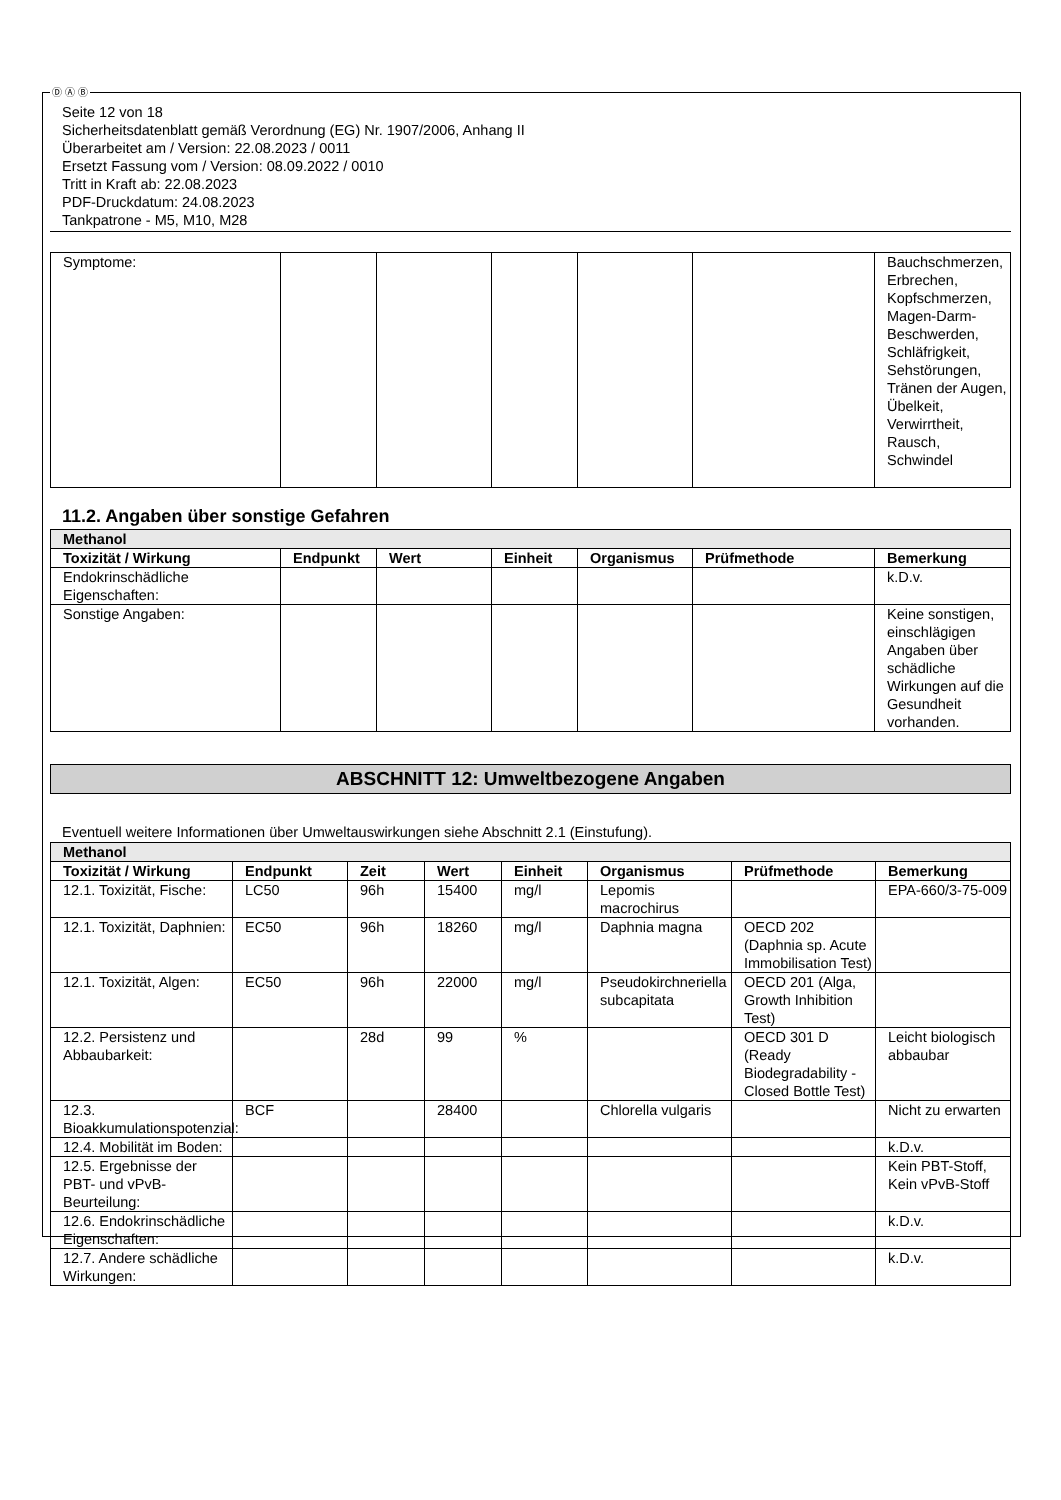Ⓓ Ⓐ Ⓑ
Seite 12 von 18
Sicherheitsdatenblatt gemäß Verordnung (EG) Nr. 1907/2006, Anhang II
Überarbeitet am / Version: 22.08.2023 / 0011
Ersetzt Fassung vom / Version: 08.09.2022 / 0010
Tritt in Kraft ab: 22.08.2023
PDF-Druckdatum: 24.08.2023
Tankpatrone - M5, M10, M28
| Symptome: | | | | | | Bauchschmerzen, Erbrechen, Kopfschmerzen, Magen-Darm-Beschwerden, Schläfrigkeit, Sehstörungen, Tränen der Augen, Übelkeit, Verwirrtheit, Rausch, Schwindel |
11.2. Angaben über sonstige Gefahren
| Methanol | | | | | | |
| Toxizität / Wirkung | Endpunkt | Wert | Einheit | Organismus | Prüfmethode | Bemerkung |
| Endokrinschädliche Eigenschaften: | | | | | | k.D.v. |
| Sonstige Angaben: | | | | | | Keine sonstigen, einschlägigen Angaben über schädliche Wirkungen auf die Gesundheit vorhanden. |
ABSCHNITT 12: Umweltbezogene Angaben
Eventuell weitere Informationen über Umweltauswirkungen siehe Abschnitt 2.1 (Einstufung).
| Methanol | | | | | | | |
| Toxizität / Wirkung | Endpunkt | Zeit | Wert | Einheit | Organismus | Prüfmethode | Bemerkung |
| 12.1. Toxizität, Fische: | LC50 | 96h | 15400 | mg/l | Lepomis macrochirus | | EPA-660/3-75-009 |
| 12.1. Toxizität, Daphnien: | EC50 | 96h | 18260 | mg/l | Daphnia magna | OECD 202 (Daphnia sp. Acute Immobilisation Test) | |
| 12.1. Toxizität, Algen: | EC50 | 96h | 22000 | mg/l | Pseudokirchneriella subcapitata | OECD 201 (Alga, Growth Inhibition Test) | |
| 12.2. Persistenz und Abbaubarkeit: | | 28d | 99 | % | | OECD 301 D (Ready Biodegradability - Closed Bottle Test) | Leicht biologisch abbaubar |
| 12.3. Bioakkumulationspotenzial: | BCF | | 28400 | | Chlorella vulgaris | | Nicht zu erwarten |
| 12.4. Mobilität im Boden: | | | | | | | k.D.v. |
| 12.5. Ergebnisse der PBT- und vPvB-Beurteilung: | | | | | | | Kein PBT-Stoff, Kein vPvB-Stoff |
| 12.6. Endokrinschädliche Eigenschaften: | | | | | | | k.D.v. |
| 12.7. Andere schädliche Wirkungen: | | | | | | | k.D.v. |